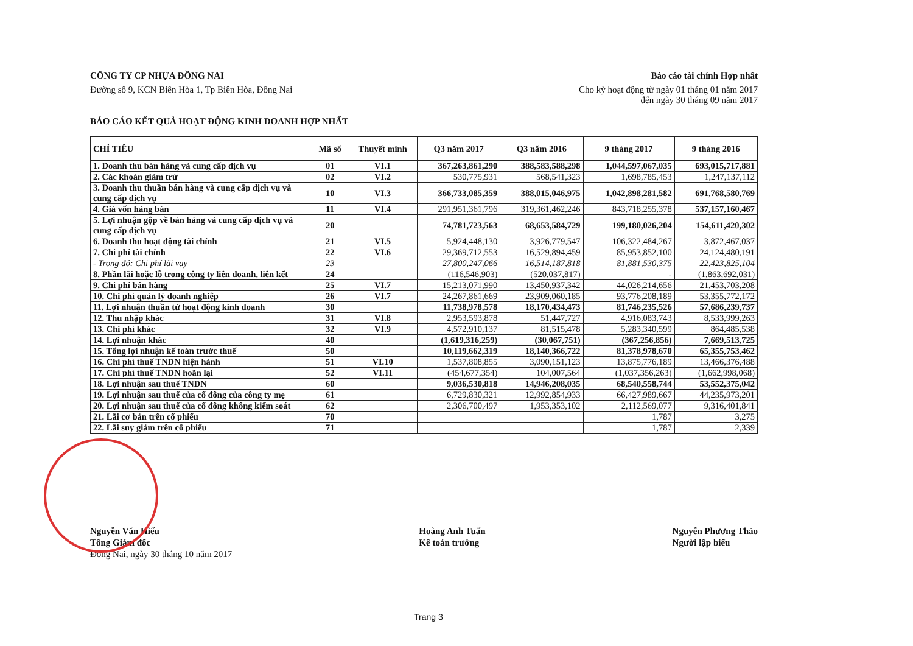CÔNG TY CP NHỰA ĐỒNG NAI
Đường số 9, KCN Biên Hòa 1, Tp Biên Hòa, Đồng Nai
Báo cáo tài chính Hợp nhất
Cho kỳ hoạt động từ ngày 01 tháng 01 năm 2017
đến ngày 30 tháng 09 năm 2017
BÁO CÁO KẾT QUẢ HOẠT ĐỘNG KINH DOANH HỢP NHẤT
| CHỈ TIÊU | Mã số | Thuyết minh | Q3 năm 2017 | Q3 năm 2016 | 9 tháng 2017 | 9 tháng 2016 |
| --- | --- | --- | --- | --- | --- | --- |
| 1. Doanh thu bán hàng và cung cấp dịch vụ | 01 | VI.1 | 367,263,861,290 | 388,583,588,298 | 1,044,597,067,035 | 693,015,717,881 |
| 2. Các khoản giảm trừ | 02 | VI.2 | 530,775,931 | 568,541,323 | 1,698,785,453 | 1,247,137,112 |
| 3. Doanh thu thuần bán hàng và cung cấp dịch vụ và cung cấp dịch vụ | 10 | VI.3 | 366,733,085,359 | 388,015,046,975 | 1,042,898,281,582 | 691,768,580,769 |
| 4. Giá vốn hàng bán | 11 | VI.4 | 291,951,361,796 | 319,361,462,246 | 843,718,255,378 | 537,157,160,467 |
| 5. Lợi nhuận gộp về bán hàng và cung cấp dịch vụ và cung cấp dịch vụ | 20 | | 74,781,723,563 | 68,653,584,729 | 199,180,026,204 | 154,611,420,302 |
| 6. Doanh thu hoạt động tài chính | 21 | VI.5 | 5,924,448,130 | 3,926,779,547 | 106,322,484,267 | 3,872,467,037 |
| 7. Chi phí tài chính | 22 | VI.6 | 29,369,712,553 | 16,529,894,459 | 85,953,852,100 | 24,124,480,191 |
| - Trong đó: Chi phí lãi vay | 23 | | 27,800,247,066 | 16,514,187,818 | 81,881,530,375 | 22,423,825,104 |
| 8. Phần lãi hoặc lỗ trong công ty liên doanh, liên kết | 24 | | (116,546,903) | (520,037,817) | - | (1,863,692,031) |
| 9. Chi phí bán hàng | 25 | VI.7 | 15,213,071,990 | 13,450,937,342 | 44,026,214,656 | 21,453,703,208 |
| 10. Chi phí quản lý doanh nghiệp | 26 | VI.7 | 24,267,861,669 | 23,909,060,185 | 93,776,208,189 | 53,355,772,172 |
| 11. Lợi nhuận thuần từ hoạt động kinh doanh | 30 | | 11,738,978,578 | 18,170,434,473 | 81,746,235,526 | 57,686,239,737 |
| 12. Thu nhập khác | 31 | VI.8 | 2,953,593,878 | 51,447,727 | 4,916,083,743 | 8,533,999,263 |
| 13. Chi phí khác | 32 | VI.9 | 4,572,910,137 | 81,515,478 | 5,283,340,599 | 864,485,538 |
| 14. Lợi nhuận khác | 40 | | (1,619,316,259) | (30,067,751) | (367,256,856) | 7,669,513,725 |
| 15. Tổng lợi nhuận kế toán trước thuế | 50 | | 10,119,662,319 | 18,140,366,722 | 81,378,978,670 | 65,355,753,462 |
| 16. Chi phí thuế TNDN hiện hành | 51 | VI.10 | 1,537,808,855 | 3,090,151,123 | 13,875,776,189 | 13,466,376,488 |
| 17. Chi phí thuế TNDN hoãn lại | 52 | VI.11 | (454,677,354) | 104,007,564 | (1,037,356,263) | (1,662,998,068) |
| 18. Lợi nhuận sau thuế TNDN | 60 | | 9,036,530,818 | 14,946,208,035 | 68,540,558,744 | 53,552,375,042 |
| 19. Lợi nhuận sau thuế của cổ đông của công ty mẹ | 61 | | 6,729,830,321 | 12,992,854,933 | 66,427,989,667 | 44,235,973,201 |
| 20. Lợi nhuận sau thuế của cổ đông không kiểm soát | 62 | | 2,306,700,497 | 1,953,353,102 | 2,112,569,077 | 9,316,401,841 |
| 21. Lãi cơ bản trên cổ phiếu | 70 | | | | 1,787 | 3,275 |
| 22. Lãi suy giảm trên cổ phiếu | 71 | | | | 1,787 | 2,339 |
Nguyễn Văn Hiếu
Tổng Giám đốc
Đồng Nai, ngày 30 tháng 10 năm 2017
Hoàng Anh Tuấn
Kế toán trưởng
Nguyễn Phương Thảo
Người lập biểu
Trang 3